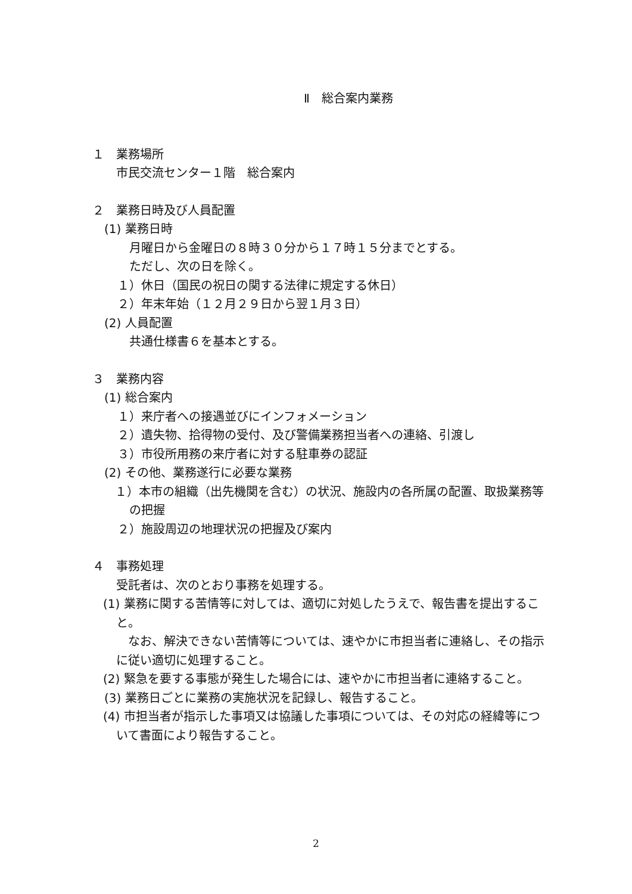Ⅱ　総合案内業務
１　業務場所
市民交流センター１階　総合案内
２　業務日時及び人員配置
(1) 業務日時
月曜日から金曜日の８時３０分から１７時１５分までとする。
ただし、次の日を除く。
１）休日（国民の祝日の関する法律に規定する休日）
２）年末年始（１２月２９日から翌１月３日）
(2) 人員配置
共通仕様書６を基本とする。
３　業務内容
(1) 総合案内
１）来庁者への接遇並びにインフォメーション
２）遺失物、拾得物の受付、及び警備業務担当者への連絡、引渡し
３）市役所用務の来庁者に対する駐車券の認証
(2) その他、業務遂行に必要な業務
１）本市の組織（出先機関を含む）の状況、施設内の各所属の配置、取扱業務等の把握
２）施設周辺の地理状況の把握及び案内
４　事務処理
受託者は、次のとおり事務を処理する。
(1) 業務に関する苦情等に対しては、適切に対処したうえで、報告書を提出すること。
　なお、解決できない苦情等については、速やかに市担当者に連絡し、その指示に従い適切に処理すること。
(2) 緊急を要する事態が発生した場合には、速やかに市担当者に連絡すること。
(3) 業務日ごとに業務の実施状況を記録し、報告すること。
(4) 市担当者が指示した事項又は協議した事項については、その対応の経緯等について書面により報告すること。
2